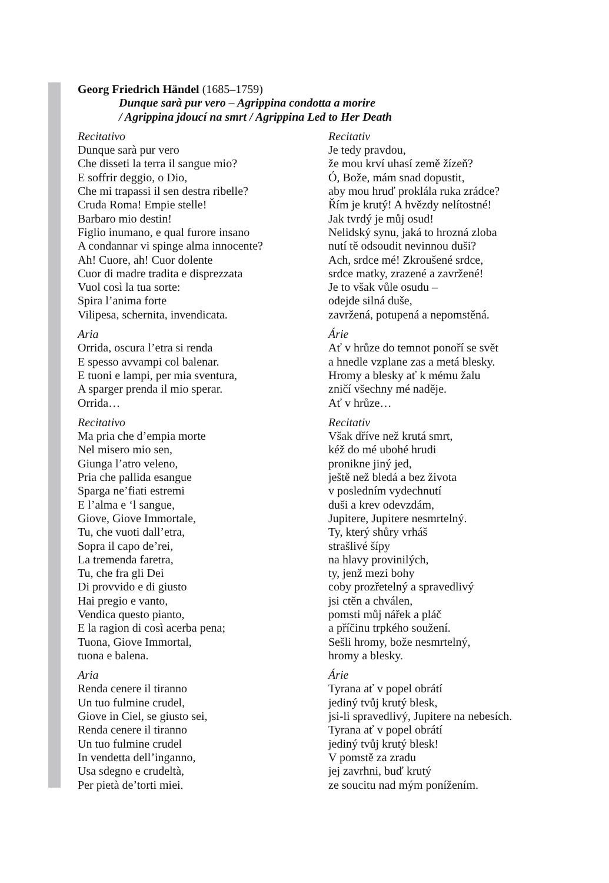Georg Friedrich Händel (1685–1759)
Dunque sarà pur vero – Agrippina condotta a morire
/ Agrippina jdoucí na smrt / Agrippina Led to Her Death
Recitativo
Dunque sarà pur vero
Che disseti la terra il sangue mio?
E soffrir deggio, o Dio,
Che mi trapassi il sen destra ribelle?
Cruda Roma! Empie stelle!
Barbaro mio destin!
Figlio inumano, e qual furore insano
A condannar vi spinge alma innocente?
Ah! Cuore, ah! Cuor dolente
Cuor di madre tradita e disprezzata
Vuol così la tua sorte:
Spira l’anima forte
Vilipesa, schernita, invendicata.
Aria
Orrida, oscura l’etra si renda
E spesso avvampi col balenar.
E tuoni e lampi, per mia sventura,
A sparger prenda il mio sperar.
Orrida…
Recitativo
Ma pria che d’empia morte
Nel misero mio sen,
Giunga l’atro veleno,
Pria che pallida esangue
Sparga ne’fiati estremi
E l’alma e ‘l sangue,
Giove, Giove Immortale,
Tu, che vuoti dall’etra,
Sopra il capo de’rei,
La tremenda faretra,
Tu, che fra gli Dei
Di provvido e di giusto
Hai pregio e vanto,
Vendica questo pianto,
E la ragion di così acerba pena;
Tuona, Giove Immortal,
tuona e balena.
Aria
Renda cenere il tiranno
Un tuo fulmine crudel,
Giove in Ciel, se giusto sei,
Renda cenere il tiranno
Un tuo fulmine crudel
In vendetta dell’inganno,
Usa sdegno e crudeltà,
Per pietà de’torti miei.
Recitativ
Je tedy pravdou,
že mou krví uhasí země žízeň?
Ó, Bože, mám snad dopustit,
aby mou hruď proklála ruka zrádce?
Řím je krutý! A hvězdy nelítostné!
Jak tvrdý je můj osud!
Nelidský synu, jaká to hrozná zloba
nutí tě odsoudit nevinnou duši?
Ach, srdce mé! Zkroušené srdce,
srdce matky, zrazené a zavržené!
Je to však vůle osudu –
odejde silná duše,
zavržená, potupená a nepomstěná.
Árie
Ať v hrůze do temnot ponoří se svět
a hnedle vzplane zas a metá blesky.
Hromy a blesky ať k mému žalu
zničí všechny mé naděje.
Ať v hrůze…
Recitativ
Však dříve než krutá smrt,
kéž do mé ubohé hrudi
pronikne jiný jed,
ještě než bledá a bez života
v posledním vydechnutí
duši a krev odevzdám,
Jupitere, Jupitere nesmrtelný.
Ty, který shůry vrháš
strašlivé šípy
na hlavy provinilých,
ty, jenž mezi bohy
coby prozřetelný a spravedlivý
jsi ctěn a chválen,
pomsti můj nářek a pláč
a příčinu trpkého soužení.
Sešli hromy, bože nesmrtelný,
hromy a blesky.
Árie
Tyrana ať v popel obrátí
jediný tvůj krutý blesk,
jsi-li spravedlivý, Jupitere na nebesích.
Tyrana ať v popel obrátí
jediný tvůj krutý blesk!
V pomstě za zradu
jej zavrhni, buď krutý
ze soucitu nad mým ponížením.